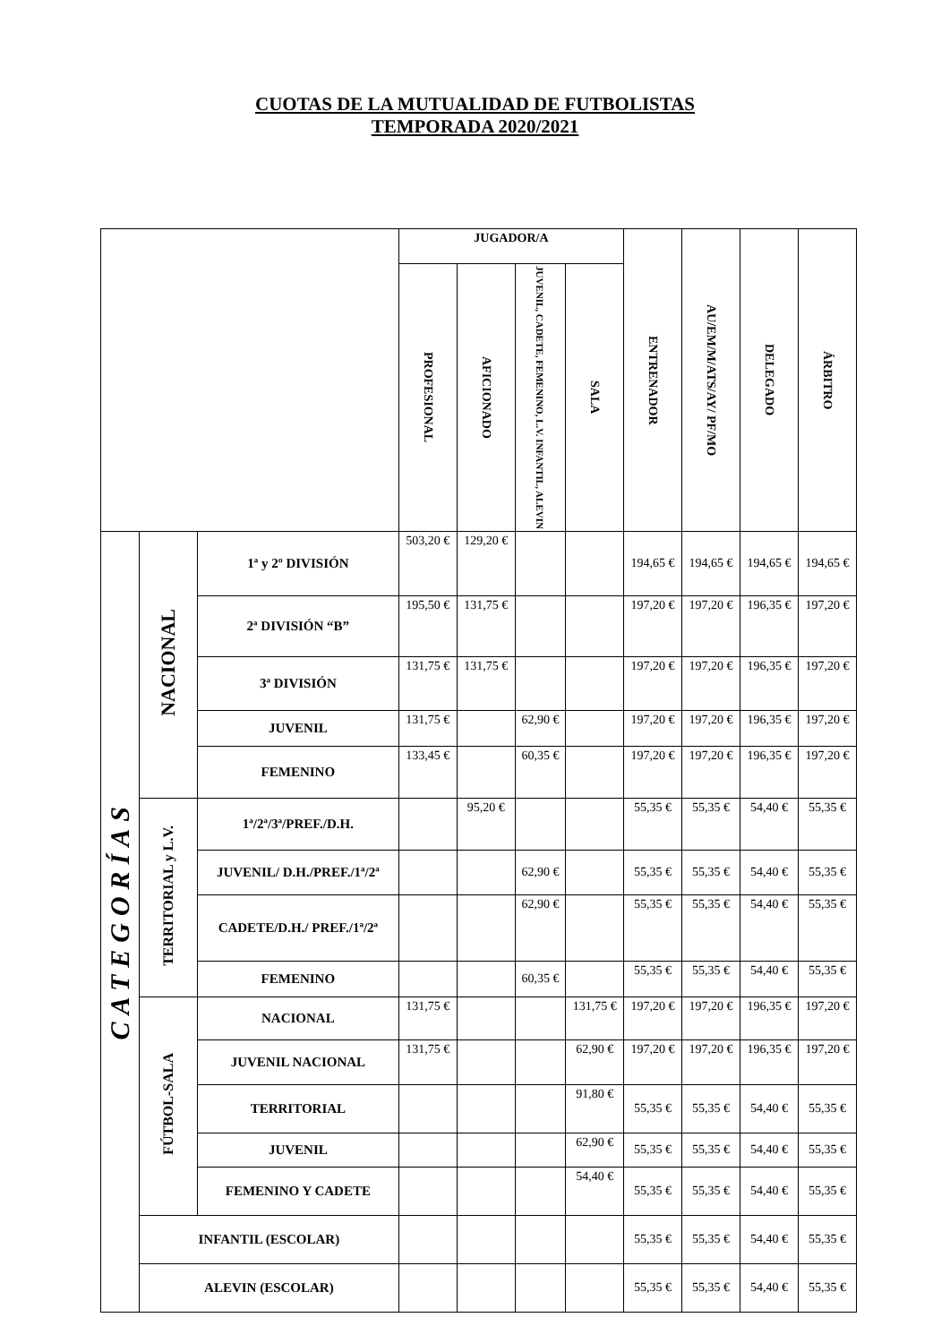CUOTAS DE LA MUTUALIDAD DE FUTBOLISTAS
TEMPORADA 2020/2021
| | | | JUGADOR/A | | | | ENTRENADOR | AU/EM/M/ATS/AY/ PF/MO | DELEGADO | ÁRBITRO |
| --- | --- | --- | --- | --- | --- | --- | --- | --- | --- | --- |
| | | | PROFESIONAL | AFICIONADO | JUVENIL, CADETE, FEMENINO, L.V. INFANTIL, ALEVIN | SALA | | | | |
| CATEGORÍAS | NACIONAL | 1ª y 2º DIVISIÓN | 503,20 € | 129,20 € | | | 194,65 € | 194,65 € | 194,65 € | 194,65 € |
| | | 2ª DIVISIÓN “B” | 195,50 € | 131,75 € | | | 197,20 € | 197,20 € | 196,35 € | 197,20 € |
| | | 3ª DIVISIÓN | 131,75 € | 131,75 € | | | 197,20 € | 197,20 € | 196,35 € | 197,20 € |
| | | JUVENIL | 131,75 € | | 62,90 € | | 197,20 € | 197,20 € | 196,35 € | 197,20 € |
| | | FEMENINO | 133,45 € | | 60,35 € | | 197,20 € | 197,20 € | 196,35 € | 197,20 € |
| | TERRITORIAL y L.V. | 1ª/2ª/3ª/PREF./D.H. | | 95,20 € | | | 55,35 € | 55,35 € | 54,40 € | 55,35 € |
| | | JUVENIL/ D.H./PREF./1ª/2ª | | | 62,90 € | | 55,35 € | 55,35 € | 54,40 € | 55,35 € |
| | | CADETE/D.H./ PREF./1ª/2ª | | | 62,90 € | | 55,35 € | 55,35 € | 54,40 € | 55,35 € |
| | | FEMENINO | | | 60,35 € | | 55,35 € | 55,35 € | 54,40 € | 55,35 € |
| | FÚTBOL-SALA | NACIONAL | 131,75 € | | | 131,75 € | 197,20 € | 197,20 € | 196,35 € | 197,20 € |
| | | JUVENIL NACIONAL | 131,75 € | | | 62,90 € | 197,20 € | 197,20 € | 196,35 € | 197,20 € |
| | | TERRITORIAL | | | | 91,80 € | 55,35 € | 55,35 € | 54,40 € | 55,35 € |
| | | JUVENIL | | | | 62,90 € | 55,35 € | 55,35 € | 54,40 € | 55,35 € |
| | | FEMENINO Y CADETE | | | | 54,40 € | 55,35 € | 55,35 € | 54,40 € | 55,35 € |
| | INFANTIL (ESCOLAR) | | | | | | 55,35 € | 55,35 € | 54,40 € | 55,35 € |
| | ALEVIN (ESCOLAR) | | | | | | 55,35 € | 55,35 € | 54,40 € | 55,35 € |